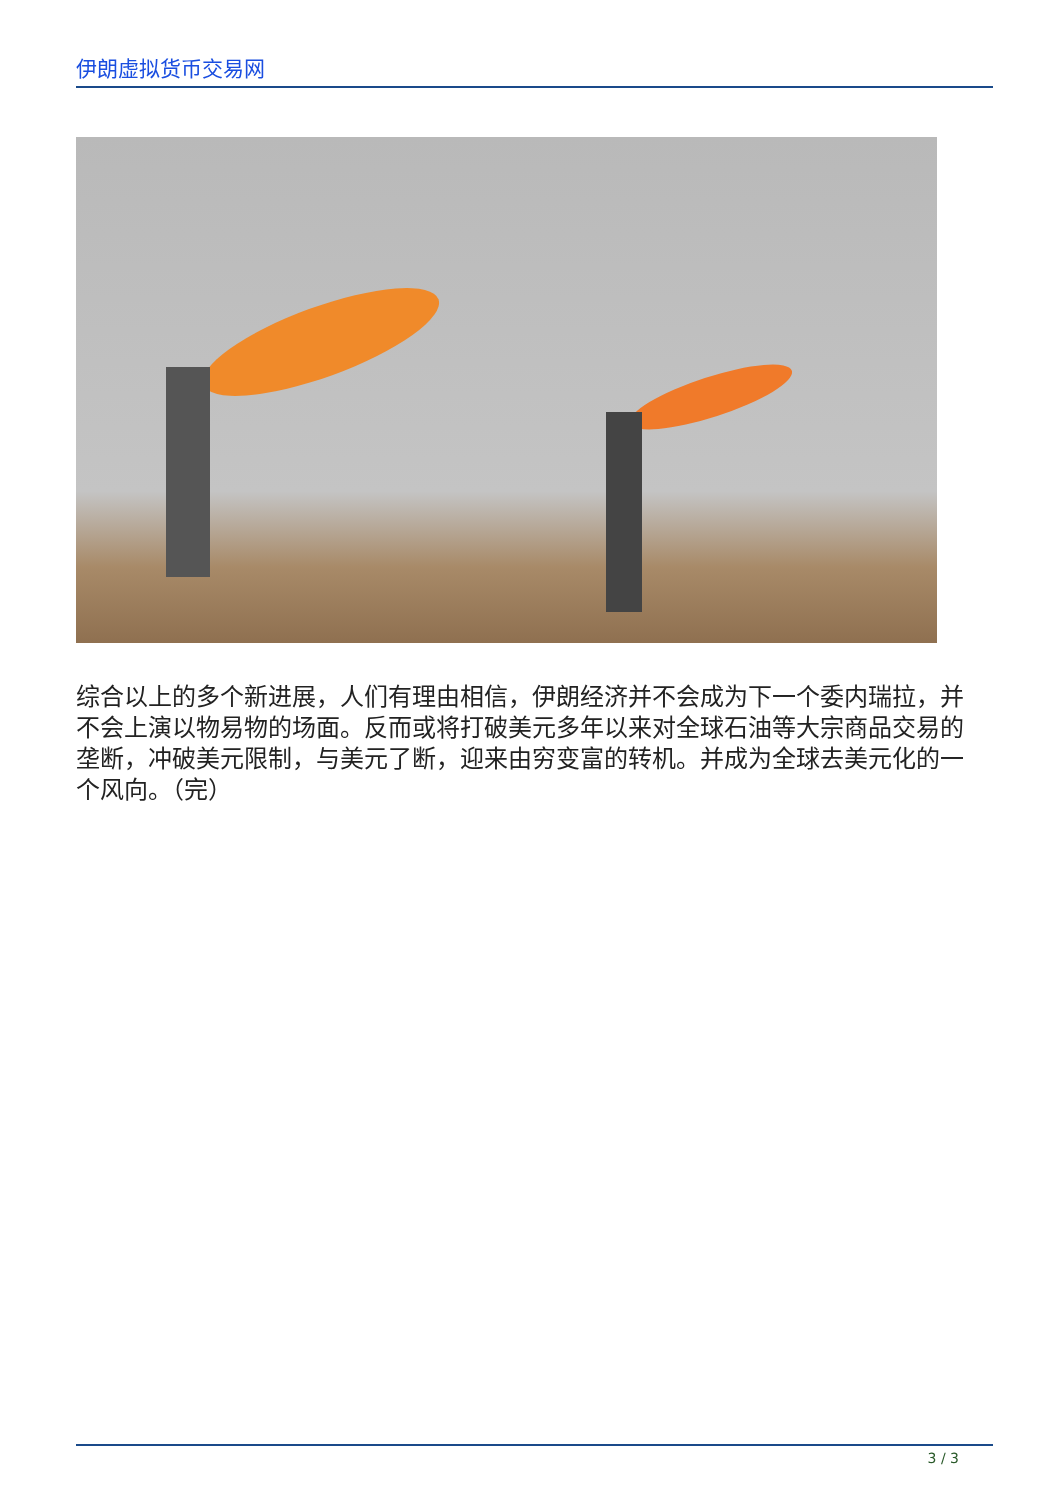伊朗虚拟货币交易网
综合以上的多个新进展，人们有理由相信，伊朗经济并不会成为下一个委内瑞拉，并不会上演以物易物的场面。反而或将打破美元多年以来对全球石油等大宗商品交易的垄断，冲破美元限制，与美元了断，迎来由穷变富的转机。并成为全球去美元化的一个风向。（完）
3 / 3